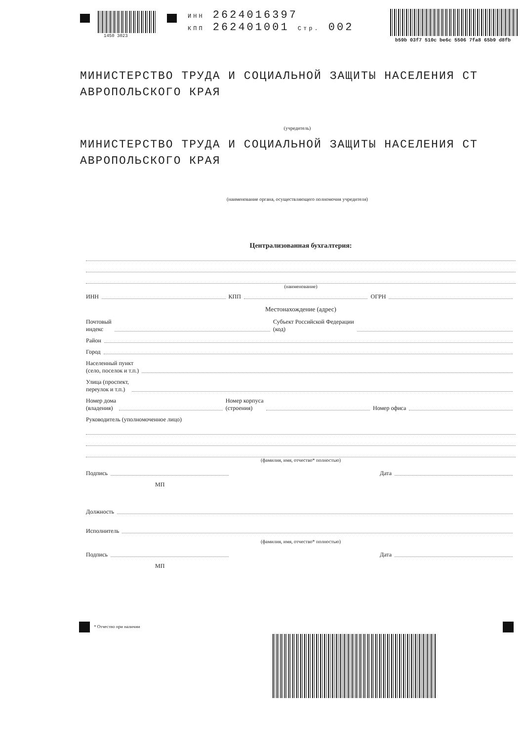1450 3023
ИНН 2624016397
КПП 262401001 Стр. 002
b59b 03f7 510c be6c 5506 7fa8 65b9 d8fb
МИНИСТЕРСТВО ТРУДА И СОЦИАЛЬНОЙ ЗАЩИТЫ НАСЕЛЕНИЯ СТ АВРОПОЛЬСКОГО КРАЯ
(учредитель)
МИНИСТЕРСТВО ТРУДА И СОЦИАЛЬНОЙ ЗАЩИТЫ НАСЕЛЕНИЯ СТ АВРОПОЛЬСКОГО КРАЯ
(наименование органа, осуществляющего полномочия учредителя)
Централизованная бухгалтерия:
(наименование)
ИНН КПП ОГРН
Местонахождение (адрес)
Почтовый
индекс Субъект Российской Федерации
(код)
Район
Город
Населенный пункт
(село, поселок и т.п.)
Улица (проспект,
переулок и т.п.)
Номер дома
(владения) Номер корпуса
(строения) Номер офиса
Руководитель (уполномоченное лицо)
(фамилия, имя, отчество* полностью)
Подпись Дата
МП
Должность
Исполнитель
(фамилия, имя, отчество* полностью)
Подпись Дата
МП
* Отчество при наличии